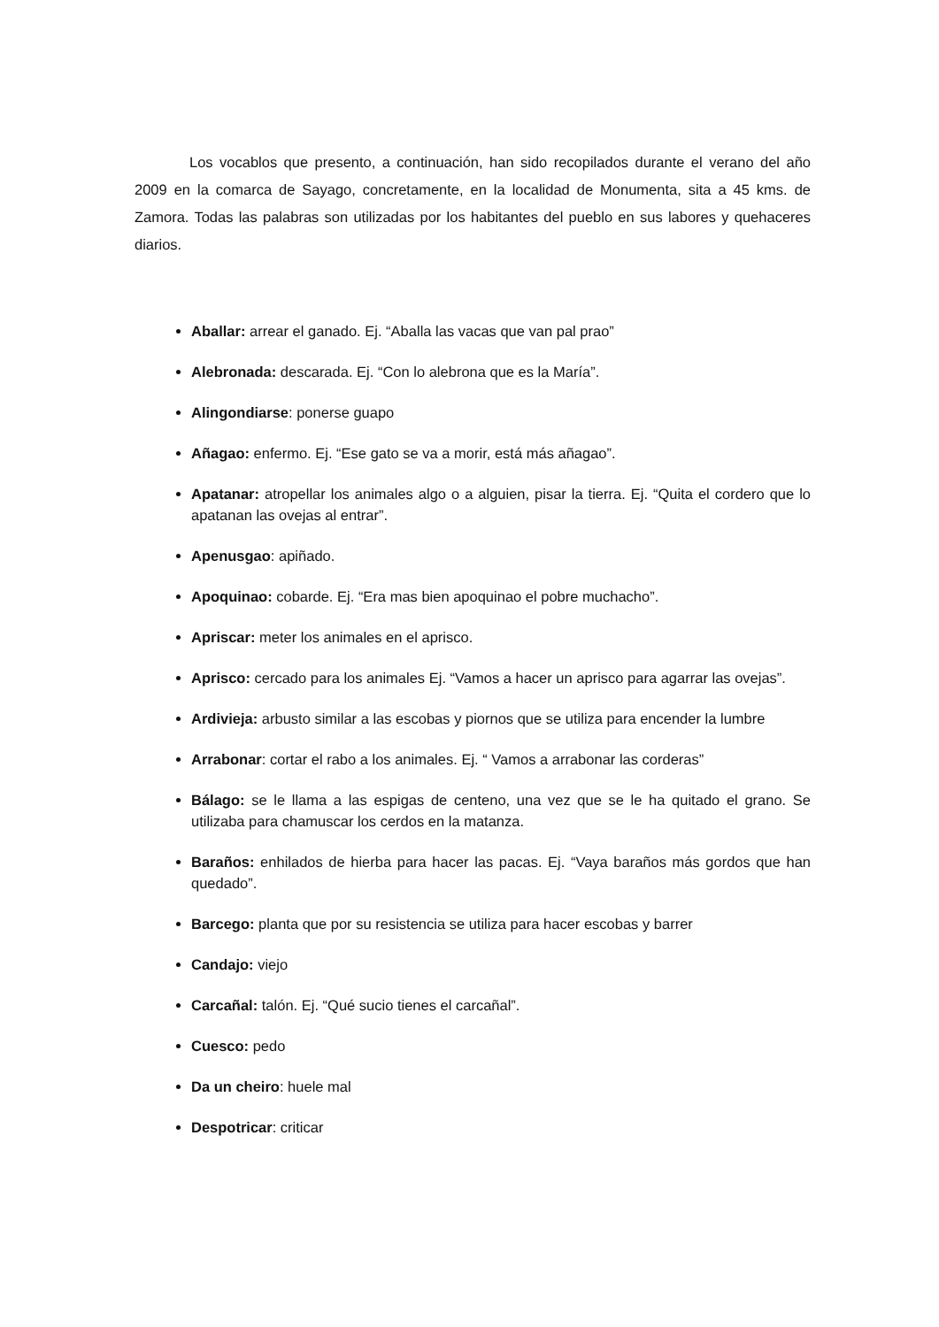Los vocablos que presento, a continuación, han sido recopilados durante el verano del año 2009 en la comarca de Sayago, concretamente, en la localidad de Monumenta, sita a 45 kms. de Zamora. Todas las palabras son utilizadas por los habitantes del pueblo en sus labores y quehaceres diarios.
Aballar: arrear el ganado. Ej. “Aballa las vacas que van pal prao”
Alebronada: descarada. Ej. “Con lo alebrona que es la María”.
Alingondiarse: ponerse guapo
Añagao: enfermo. Ej. “Ese gato se va a morir, está más añagao”.
Apatanar: atropellar los animales algo o a alguien, pisar la tierra. Ej. “Quita el cordero que lo apatanan las ovejas al entrar”.
Apenusgao: apiñado.
Apoquinao: cobarde. Ej. “Era mas bien apoquinao el pobre muchacho”.
Apriscar: meter los animales en el aprisco.
Aprisco: cercado para los animales Ej. “Vamos a hacer un aprisco para agarrar las ovejas”.
Ardivieja: arbusto similar a las escobas y piornos que se utiliza para encender la lumbre
Arrabonar: cortar el rabo a los animales. Ej. “ Vamos a arrabonar las corderas”
Bálago: se le llama a las espigas de centeno, una vez que se le ha quitado el grano. Se utilizaba para chamuscar los cerdos en la matanza.
Baraños: enhilados de hierba para hacer las pacas. Ej. “Vaya baraños más gordos que han quedado”.
Barcego: planta que por su resistencia se utiliza para hacer escobas y barrer
Candajo: viejo
Carcañal: talón. Ej. “Qué sucio tienes el carcañal”.
Cuesco: pedo
Da un cheiro: huele mal
Despotricar: criticar